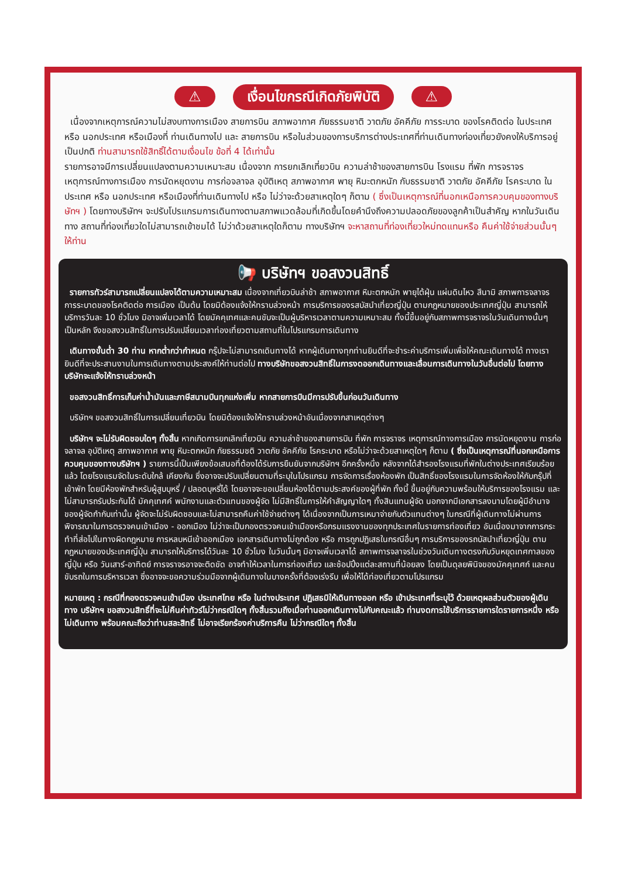⚠ เงื่อนไขกรณีเกิดภัยพิบัติ ⚠
เนื่องจากเหตุการณ์ความไม่สงบทางการเมือง สายการบิน สภาพอากาศ ภัยธรรมชาติ วาตภัย อัคคีภัย การระบาด ของโรคติดต่อ ในประเทศ หรือ นอกประเทศ หรือเมืองที่ ท่านเดินทางไป และ สายการบิน หรือในส่วนของการบริการต่างประเทศที่ท่านเดินทางท่องเที่ยวยังคงให้บริการอยู่เป็นปกติ ท่านสามารถใช้สิทธิ์ได้ตามเงื่อนไข ข้อที่ 4 ได้เท่านั้น
รายการอาจมีการเปลี่ยนแปลงตามความเหมาะสม เนื่องจาก การยกเลิกเที่ยวบิน ความล่าช้าของสายการบิน โรงแรม ที่พัก การจราจร เหตุการณ์ทางการเมือง การนัดหยุดงาน การก่อจลาจล อุบัติเหตุ สภาพอากาศ พายุ หิมะตกหนัก กับธรรมชาติ วาตภัย อัคคีภัย โรคระบาด ในประเทศ หรือ นอกประเทศ หรือเมืองที่ท่านเดินทางไป หรือ ไม่ว่าจะด้วยสาเหตุใดๆ ก็ตาม ( ซึ่งเป็นเหตุการณ์ที่นอกเหนือการควบคุมของทางบริษัทฯ ) โดยทางบริษัทฯ จะปรับโปรแกรมการเดินทางตามสภาพแวดล้อมที่เกิดขึ้นโดยคำนึงถึงความปลอดภัยของลูกค้าเป็นสำคัญ หากในวันเดินทาง สถานที่ท่องเที่ยวใดไม่สามารถเข้าชมได้ ไม่ว่าด้วยสาเหตุใดก็ตาม ทางบริษัทฯ จะหาสถานที่ท่องเที่ยวใหม่ทดแทนหรือ คืนค่าใช้จ่ายส่วนนั้นๆ ให้ท่าน
📢 บริษัทฯ ขอสงวนสิทธิ์
รายการทัวร์สามารถเปลี่ยนแปลงได้ตามความเหมาะสม เนื่องจากเที่ยวบินล่าช้า สภาพอากาศ หิมะตกหนัก พายุไต้ฝุ่น แผ่นดินไหว สึนามิ สภาพการจลาจร การระบาดของโรคติดต่อ การเมือง เป็นต้น โดยมิต้องแจ้งให้ทราบล่วงหน้า การบริการของรสบัสนำเที่ยวญี่ปุ่น ตามกฎหมายของประเทศญี่ปุ่น สามารถให้บริการวันละ 10 ชั่วโมง มิอาจเพิ่มเวลาได้ โดยมัคคุเทศและคนขับจะเป็นผู้บริหารเวลาตามความเหมาะสม ทั้งนี้ขึ้นอยู่กับสภาพการจราจรในวันเดินทางนั้นๆ เป็นหลัก จึงขอสงวนสิทธิ์ในการปรับเปลี่ยนเวลาท่องเที่ยวตามสถานที่ในโปรแกรมการเดินทาง
เดินทางขั้นต่ำ 30 ท่าน หากต่ำกว่ากำหนด กรุ๊ปจะไม่สามารถเดินทางได้ หากผู้เดินทางทุกท่านยินดีที่จะชำระค่าบริการเพิ่มเพื่อให้คณะเดินทางได้ ทางเรายินดีที่จะประสานงานในการเดินทางตามประสงค์ให้ท่านต่อไป ทางบริษัทขอสงวนสิทธิ์ในการงดออกเดินทางและเลื่อนการเดินทางในวันอื่นต่อไป โดยทางบริษัทจะแจ้งให้ทราบล่วงหน้า
ขอสงวนสิทธิ์การเก็บค่าน้ำมันและภาษีสนามบินทุกแห่งเพิ่ม หากสายการบินมีการปรับขึ้นก่อนวันเดินทาง
บริษัทฯ ขอสงวนสิทธิ์ในการเปลี่ยนเที่ยวบิน โดยมิต้องแจ้งให้ทราบล่วงหน้าอันเนื่องจากสาเหตุต่างๆ
บริษัทฯ จะไม่รับผิดชอบใดๆ ทั้งสิ้น หากเกิดการยกเลิกเที่ยวบิน ความล่าช้าของสายการบิน ที่พัก การจราจร เหตุการณ์ทางการเมือง การนัดหยุดงาน การก่อจลาจล อุบัติเหตุ สภาพอากาศ พายุ หิมะตกหนัก ภัยธรรมชติ วาตภัย อัคคีภัย โรคระบาด หรือไม่ว่าจะด้วยสาเหตุใดๆ ก็ตาม ( ซึ่งเป็นเหตุการณ์ที่นอกเหนือการควบคุมของทางบริษัทฯ ) รายการนี้เป็นเพียงข้อเสนอที่ต้องได้รับการยืนยันจากบริษัทฯ อีกครั้งหนึ่ง หลังจากได้สำรองโรงแรมที่พักในต่างประเทศเรียบร้อยแล้ว โดยโรงแรมจัดในระดับใกล้ เคียงกัน ซึ่งอาจจะปรับเปลี่ยนตามที่ระบุในโปรแกรม การจัดการเรื่องห้องพัก เป็นสิทธิ์ของโรงแรมในการจัดห้องให้กับกรุ๊ปที่เข้าพัก โดยมีห้องพักสำหรับผู้สูบบุหรี่ / ปลอดบุหรี่ได้ โดยอาจจะขอเปลี่ยนห้องได้ตามประสงค์ของผู้ที่พัก ทั้งนี้ ขึ้นอยู่กับความพร้อมให้บริการของโรงแรม และไม่สามารถรับประกันได้ มัคคุเทศค์ พนักงานและตัวแทนของผู้จัด ไม่มีสิทธิ์ในการให้คำสัญญาใดๆ ทั้งสินแทนผู้จัด นอกจากมีเอกสารลงนามโดยผู้มีอำนาจของผู้จัดกำกับเท่านั้น ผู้จัดจะไม่รับผิดชอบและไม่สามารถคืนค่าใช้จ่ายต่างๆ ได้เนื่องจากเป็นการเหมาจ่ายกับตัวแทนต่างๆ ในกรณีที่ผู้เดินทางไม่ผ่านการพิจารณาในการตรวจคนเข้าเมือง - ออกเมือง ไม่ว่าจะเป็นกองตรวจคนเข้าเมืองหรือกรมแรงงานของทุกประเทศในรายการท่องเที่ยว อันเนื่องมาจากการกระทำที่ส่อไปในทางผิดกฎหมาย การหลบหนีเข้าออกเมือง เอกสารเดินทางไม่ถูกต้อง หรือ การถูกปฏิเสธในกรณีอื่นๆ การบริการของรถบัสนำเที่ยวญี่ปุ่น ตามกฎหมายของประเทศญี่ปุ่น สามารถให้บริการได้วันละ 10 ชั่วโมง ในวันนั้นๆ มิอาจเพิ่มเวลาได้ สภาพการจลาจรในช่วงวันเดินทางตรงกับวันหยุดเทศกาลของญี่ปุ่น หรือ วันเสาร์-อาทิตย์ การจราจรอาจจะติดขัด อาจทำให้เวลาในการท่องเที่ยว และช้อปปิ้งแต่ละสถานที่น้อยลง โดยเป็นดุลยพินิจของมัคคุเทศก์ และคนขับรถในการบริหารเวลา ซึ่งอาจจะขอความร่วมมือจากผู้เดินทางในบางครั้งที่ต้องเร่งรีบ เพื่อให้ได้ท่องเที่ยวตามโปรแกรม
หมายเหตุ : กรณีที่กองตรวจคนเข้าเมือง ประเทศไทย หรือ ในต่างประเทศ ปฏิเสธมิให้เดินทางออก หรือ เข้าประเทศที่ระบุไว้ ด้วยเหตุผลส่วนตัวของผู้เดินทาง บริษัทฯ ขอสงวนสิทธิ์ที่จะไม่คืนค่าทัวร์ไม่ว่ากรณีใดๆ ทั้งสิ้นรวมถึงเมื่อท่านออกเดินทางไปกับคณะแล้ว ท่านงดการใช้บริการรายการใดรายการหนึ่ง หรือไม่เดินทาง พร้อมคณะถือว่าท่านสละสิทธิ์ ไม่อาจเรียกร้องค่าบริการคืน ไม่ว่ากรณีใดๆ ทั้งสิ้น